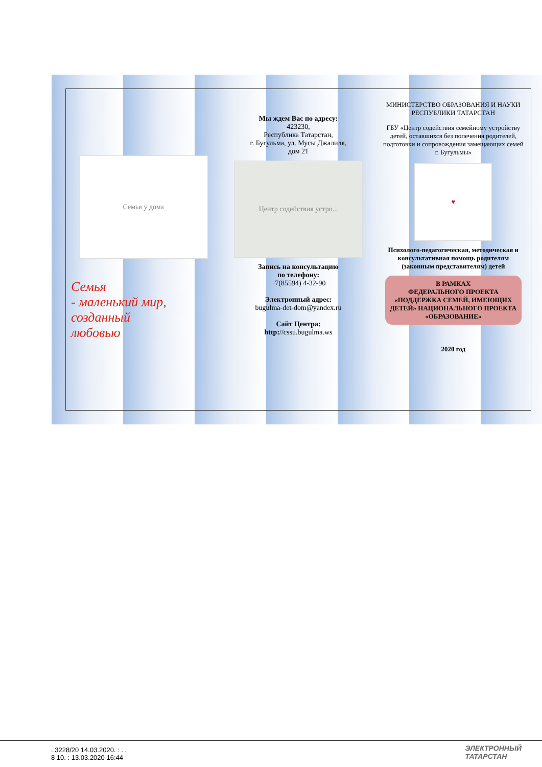Семья у дома
Семья
- маленький мир,
созданный
любовью
Мы ждем Вас по адресу:
423230,
Республика Татарстан,
г. Бугульма, ул. Мусы Джалиля,
дом 21
Центр содействия устро...
Запись на консультацию
по телефону:
+7(85594) 4-32-90
Электронный адрес:
bugulma-det-dom@yandex.ru
Сайт Центра:
http://cssu.bugulma.ws
МИНИСТЕРСТВО ОБРАЗОВАНИЯ И НАУКИ РЕСПУБЛИКИ ТАТАРСТАН
ГБУ «Центр содействия семейному устройству детей, оставшихся без попечения родителей, подготовки и сопровождения замещающих семей г. Бугульмы»
♥
Психолого-педагогическая, методическая и консультативная помощь родителям (законным представителям) детей
В РАМКАХ
ФЕДЕРАЛЬНОГО ПРОЕКТА «ПОДДЕРЖКА СЕМЕЙ, ИМЕЮЩИХ ДЕТЕЙ» НАЦИОНАЛЬНОГО ПРОЕКТА «ОБРАЗОВАНИЕ»
2020 год
. 3228/20 14.03.2020. : . .
8 10. : 13.03.2020 16:44
ЭЛЕКТРОННЫЙ
ТАТАРСТАН